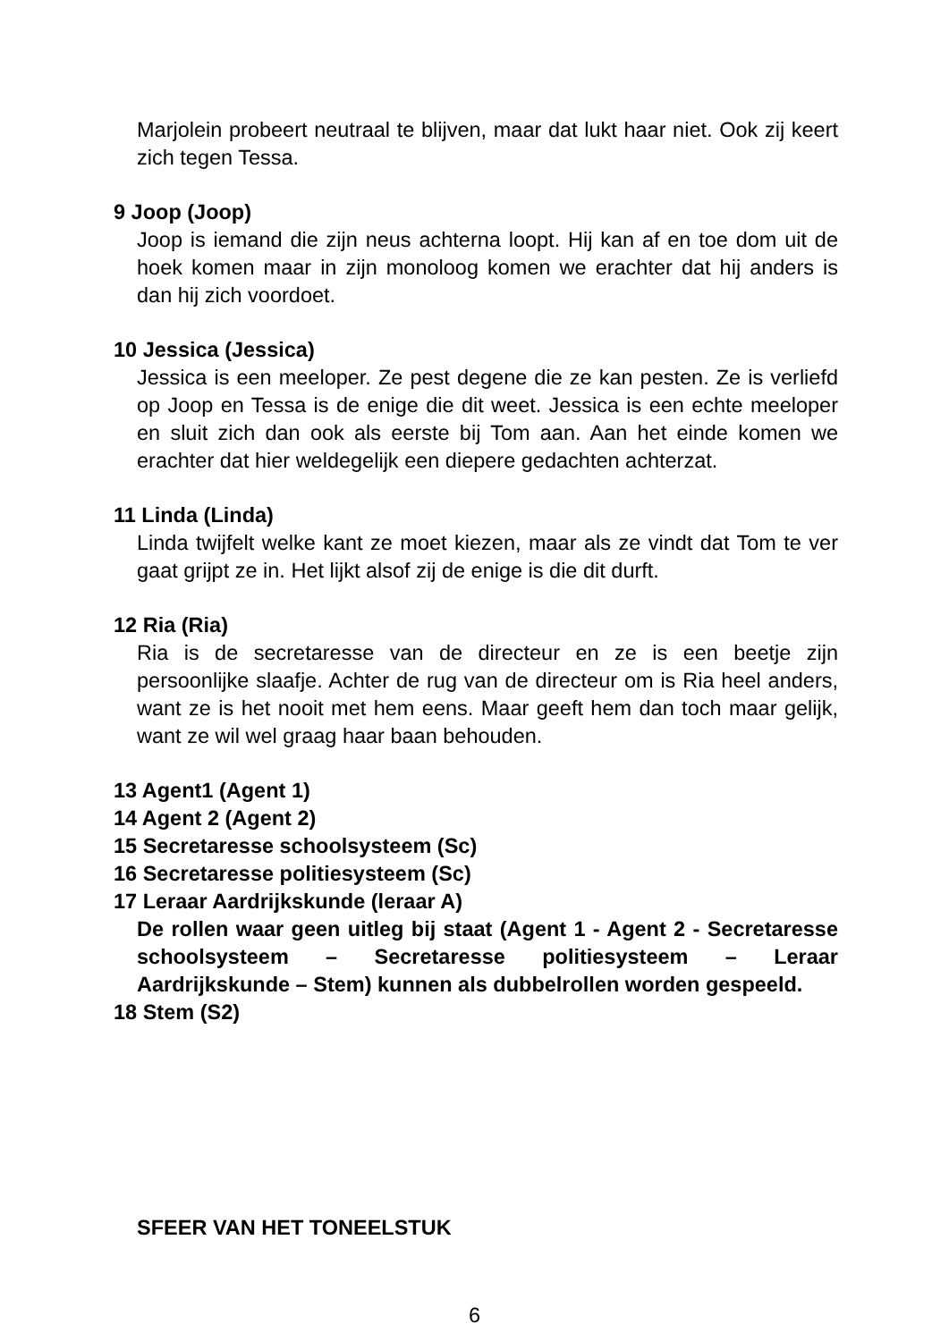Marjolein probeert neutraal te blijven, maar dat lukt haar niet. Ook zij keert zich tegen Tessa.
9 Joop (Joop)
Joop is iemand die zijn neus achterna loopt. Hij kan af en toe dom uit de hoek komen maar in zijn monoloog komen we erachter dat hij anders is dan hij zich voordoet.
10 Jessica (Jessica)
Jessica is een meeloper. Ze pest degene die ze kan pesten. Ze is verliefd op Joop en Tessa is de enige die dit weet. Jessica is een echte meeloper en sluit zich dan ook als eerste bij Tom aan. Aan het einde komen we erachter dat hier weldegelijk een diepere gedachten achterzat.
11 Linda (Linda)
Linda twijfelt welke kant ze moet kiezen, maar als ze vindt dat Tom te ver gaat grijpt ze in. Het lijkt alsof zij de enige is die dit durft.
12 Ria (Ria)
Ria is de secretaresse van de directeur en ze is een beetje zijn persoonlijke slaafje. Achter de rug van de directeur om is Ria heel anders, want ze is het nooit met hem eens. Maar geeft hem dan toch maar gelijk, want ze wil wel graag haar baan behouden.
13 Agent1 (Agent 1)
14 Agent 2 (Agent 2)
15 Secretaresse schoolsysteem (Sc)
16 Secretaresse politiesysteem (Sc)
17 Leraar Aardrijkskunde (leraar A)
De rollen waar geen uitleg bij staat (Agent 1 - Agent 2 - Secretaresse schoolsysteem – Secretaresse politiesysteem – Leraar Aardrijkskunde – Stem) kunnen als dubbelrollen worden gespeeld.
18 Stem (S2)
SFEER VAN HET TONEELSTUK
6